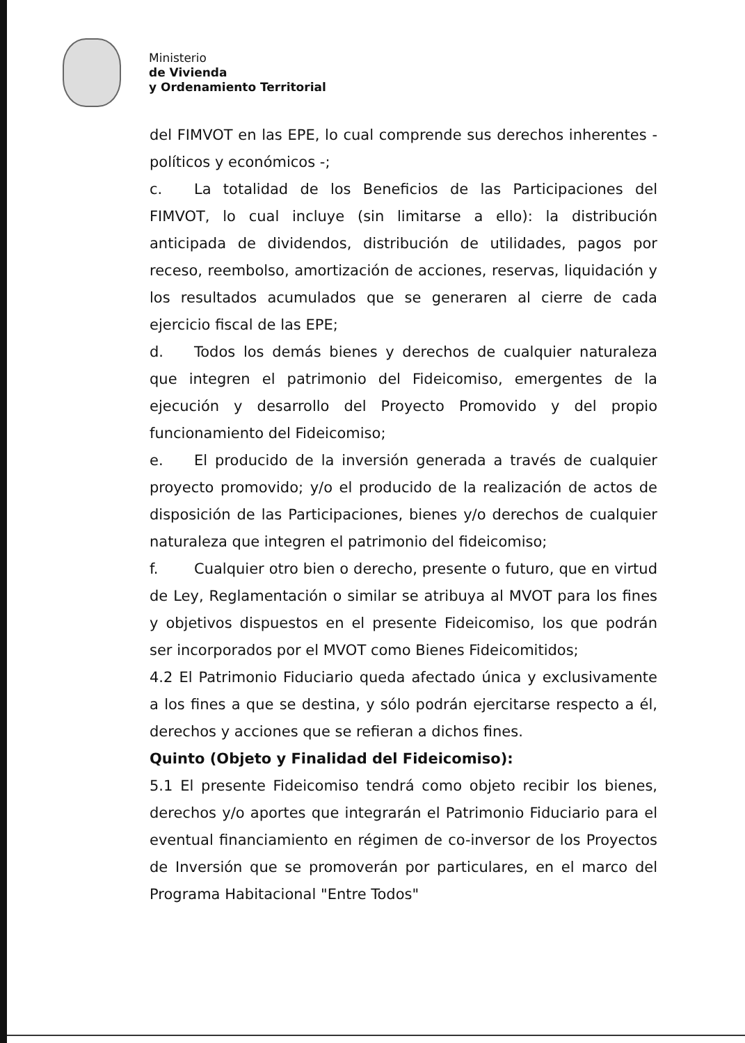Ministerio
de Vivienda
y Ordenamiento Territorial
del FIMVOT en las EPE, lo cual comprende sus derechos inherentes - políticos y económicos -;
c. La totalidad de los Beneficios de las Participaciones del FIMVOT, lo cual incluye (sin limitarse a ello): la distribución anticipada de dividendos, distribución de utilidades, pagos por receso, reembolso, amortización de acciones, reservas, liquidación y los resultados acumulados que se generaren al cierre de cada ejercicio fiscal de las EPE;
d. Todos los demás bienes y derechos de cualquier naturaleza que integren el patrimonio del Fideicomiso, emergentes de la ejecución y desarrollo del Proyecto Promovido y del propio funcionamiento del Fideicomiso;
e. El producido de la inversión generada a través de cualquier proyecto promovido; y/o el producido de la realización de actos de disposición de las Participaciones, bienes y/o derechos de cualquier naturaleza que integren el patrimonio del fideicomiso;
f. Cualquier otro bien o derecho, presente o futuro, que en virtud de Ley, Reglamentación o similar se atribuya al MVOT para los fines y objetivos dispuestos en el presente Fideicomiso, los que podrán ser incorporados por el MVOT como Bienes Fideicomitidos;
4.2 El Patrimonio Fiduciario queda afectado única y exclusivamente a los fines a que se destina, y sólo podrán ejercitarse respecto a él, derechos y acciones que se refieran a dichos fines.
Quinto (Objeto y Finalidad del Fideicomiso):
5.1 El presente Fideicomiso tendrá como objeto recibir los bienes, derechos y/o aportes que integrarán el Patrimonio Fiduciario para el eventual financiamiento en régimen de co-inversor de los Proyectos de Inversión que se promoverán por particulares, en el marco del Programa Habitacional "Entre Todos"